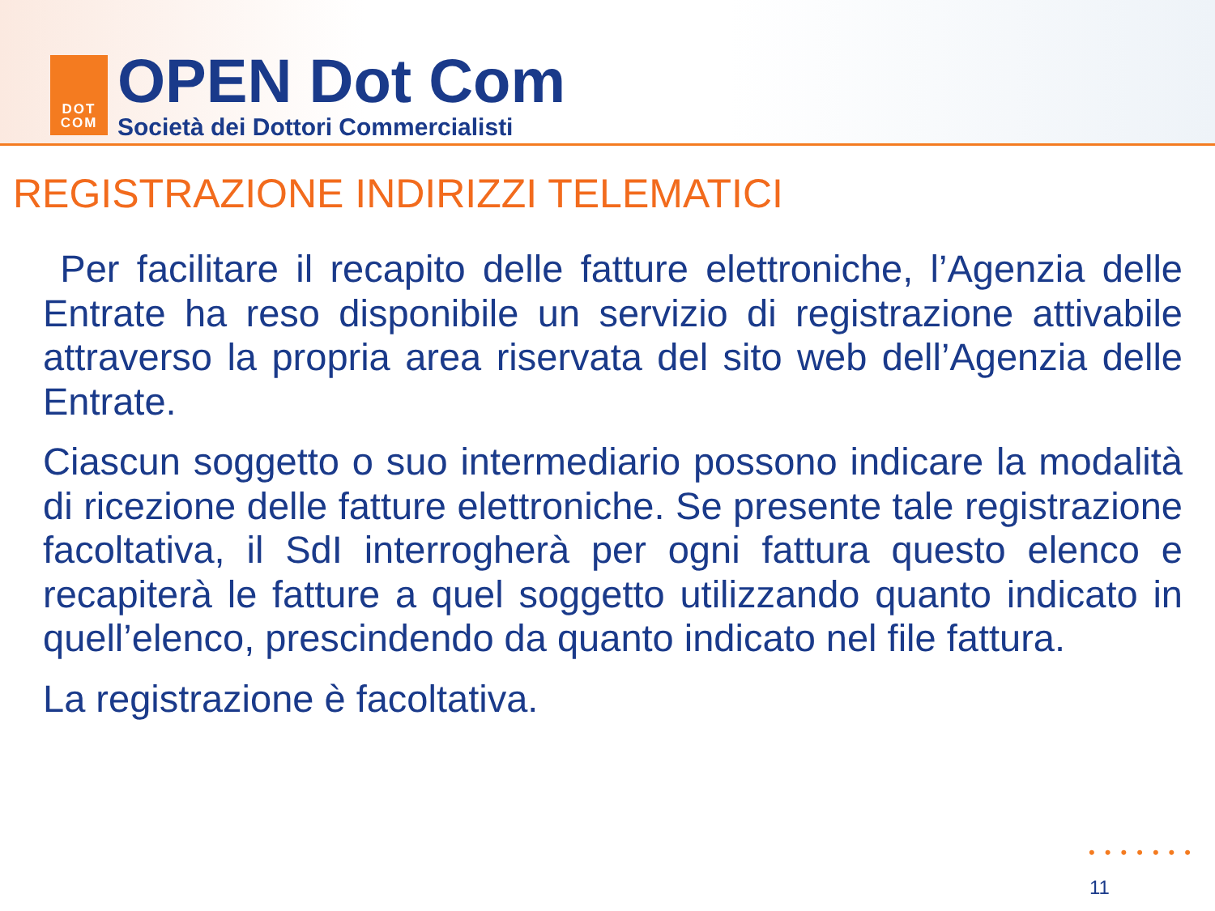DOT
COM
OPEN Dot Com
Società dei Dottori Commercialisti
REGISTRAZIONE INDIRIZZI TELEMATICI
Per facilitare il recapito delle fatture elettroniche, l’Agenzia delle Entrate ha reso disponibile un servizio di registrazione attivabile attraverso la propria area riservata del sito web dell’Agenzia delle Entrate.
Ciascun soggetto o suo intermediario possono indicare la modalità di ricezione delle fatture elettroniche. Se presente tale registrazione facoltativa, il SdI interrogherà per ogni fattura questo elenco e recapiterà le fatture a quel soggetto utilizzando quanto indicato in quell’elenco, prescindendo da quanto indicato nel file fattura.
La registrazione è facoltativa.
•••••••
11